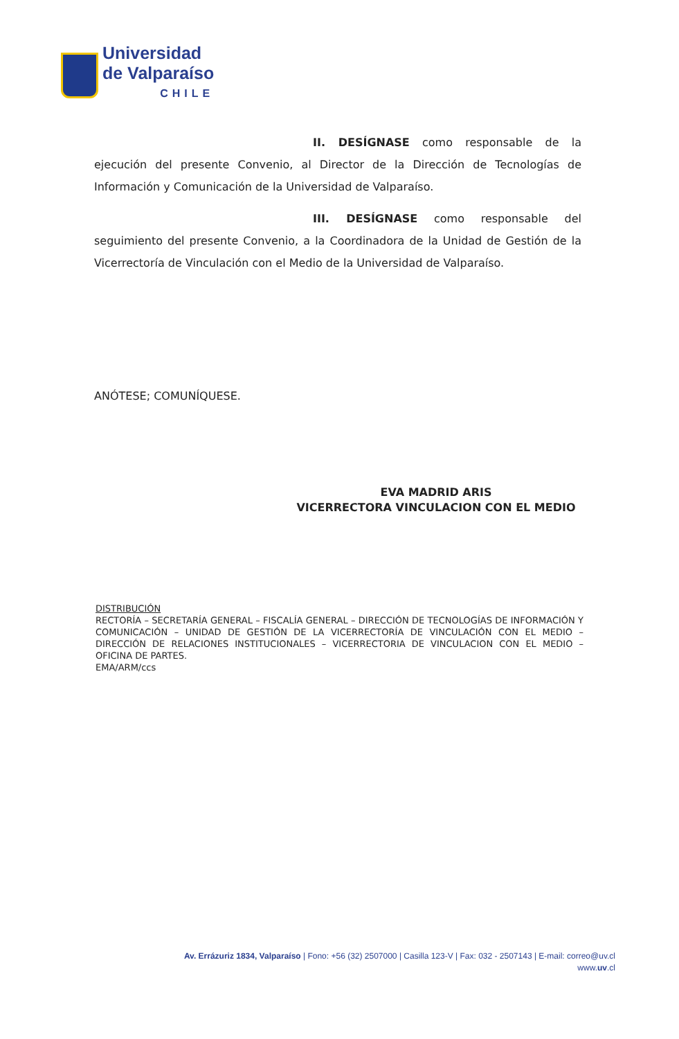Universidad
de Valparaíso
CHILE
II. DESÍGNASE como responsable de la ejecución del presente Convenio, al Director de la Dirección de Tecnologías de Información y Comunicación de la Universidad de Valparaíso.
III. DESÍGNASE como responsable del seguimiento del presente Convenio, a la Coordinadora de la Unidad de Gestión de la Vicerrectoría de Vinculación con el Medio de la Universidad de Valparaíso.
ANÓTESE; COMUNÍQUESE.
EVA MADRID ARIS
VICERRECTORA VINCULACION CON EL MEDIO
DISTRIBUCIÓN
RECTORÍA – SECRETARÍA GENERAL – FISCALÍA GENERAL – DIRECCIÓN DE TECNOLOGÍAS DE INFORMACIÓN Y COMUNICACIÓN – UNIDAD DE GESTIÓN DE LA VICERRECTORÍA DE VINCULACIÓN CON EL MEDIO – DIRECCIÓN DE RELACIONES INSTITUCIONALES – VICERRECTORIA DE VINCULACION CON EL MEDIO – OFICINA DE PARTES.
EMA/ARM/ccs
Av. Errázuriz 1834, Valparaíso | Fono: +56 (32) 2507000 | Casilla 123-V | Fax: 032 - 2507143 | E-mail: correo@uv.cl
www.uv.cl